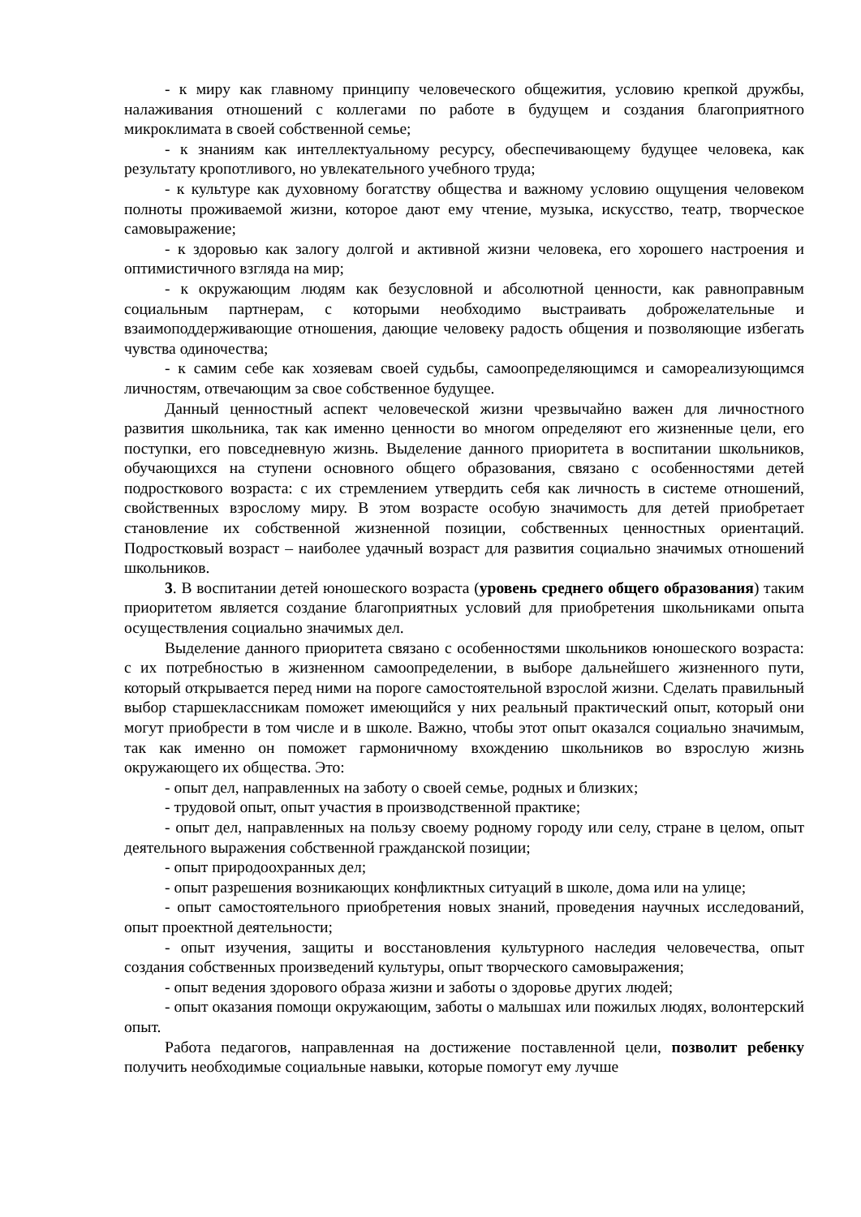- к миру как главному принципу человеческого общежития, условию крепкой дружбы, налаживания отношений с коллегами по работе в будущем и создания благоприятного микроклимата в своей собственной семье;
- к знаниям как интеллектуальному ресурсу, обеспечивающему будущее человека, как результату кропотливого, но увлекательного учебного труда;
- к культуре как духовному богатству общества и важному условию ощущения человеком полноты проживаемой жизни, которое дают ему чтение, музыка, искусство, театр, творческое самовыражение;
- к здоровью как залогу долгой и активной жизни человека, его хорошего настроения и оптимистичного взгляда на мир;
- к окружающим людям как безусловной и абсолютной ценности, как равноправным социальным партнерам, с которыми необходимо выстраивать доброжелательные и взаимоподдерживающие отношения, дающие человеку радость общения и позволяющие избегать чувства одиночества;
- к самим себе как хозяевам своей судьбы, самоопределяющимся и самореализующимся личностям, отвечающим за свое собственное будущее.
Данный ценностный аспект человеческой жизни чрезвычайно важен для личностного развития школьника, так как именно ценности во многом определяют его жизненные цели, его поступки, его повседневную жизнь. Выделение данного приоритета в воспитании школьников, обучающихся на ступени основного общего образования, связано с особенностями детей подросткового возраста: с их стремлением утвердить себя как личность в системе отношений, свойственных взрослому миру. В этом возрасте особую значимость для детей приобретает становление их собственной жизненной позиции, собственных ценностных ориентаций. Подростковый возраст – наиболее удачный возраст для развития социально значимых отношений школьников.
3. В воспитании детей юношеского возраста (уровень среднего общего образования) таким приоритетом является создание благоприятных условий для приобретения школьниками опыта осуществления социально значимых дел.
Выделение данного приоритета связано с особенностями школьников юношеского возраста: с их потребностью в жизненном самоопределении, в выборе дальнейшего жизненного пути, который открывается перед ними на пороге самостоятельной взрослой жизни. Сделать правильный выбор старшеклассникам поможет имеющийся у них реальный практический опыт, который они могут приобрести в том числе и в школе. Важно, чтобы этот опыт оказался социально значимым, так как именно он поможет гармоничному вхождению школьников во взрослую жизнь окружающего их общества. Это:
- опыт дел, направленных на заботу о своей семье, родных и близких;
- трудовой опыт, опыт участия в производственной практике;
- опыт дел, направленных на пользу своему родному городу или селу, стране в целом, опыт деятельного выражения собственной гражданской позиции;
- опыт природоохранных дел;
- опыт разрешения возникающих конфликтных ситуаций в школе, дома или на улице;
- опыт самостоятельного приобретения новых знаний, проведения научных исследований, опыт проектной деятельности;
- опыт изучения, защиты и восстановления культурного наследия человечества, опыт создания собственных произведений культуры, опыт творческого самовыражения;
- опыт ведения здорового образа жизни и заботы о здоровье других людей;
- опыт оказания помощи окружающим, заботы о малышах или пожилых людях, волонтерский опыт.
Работа педагогов, направленная на достижение поставленной цели, позволит ребенку получить необходимые социальные навыки, которые помогут ему лучше